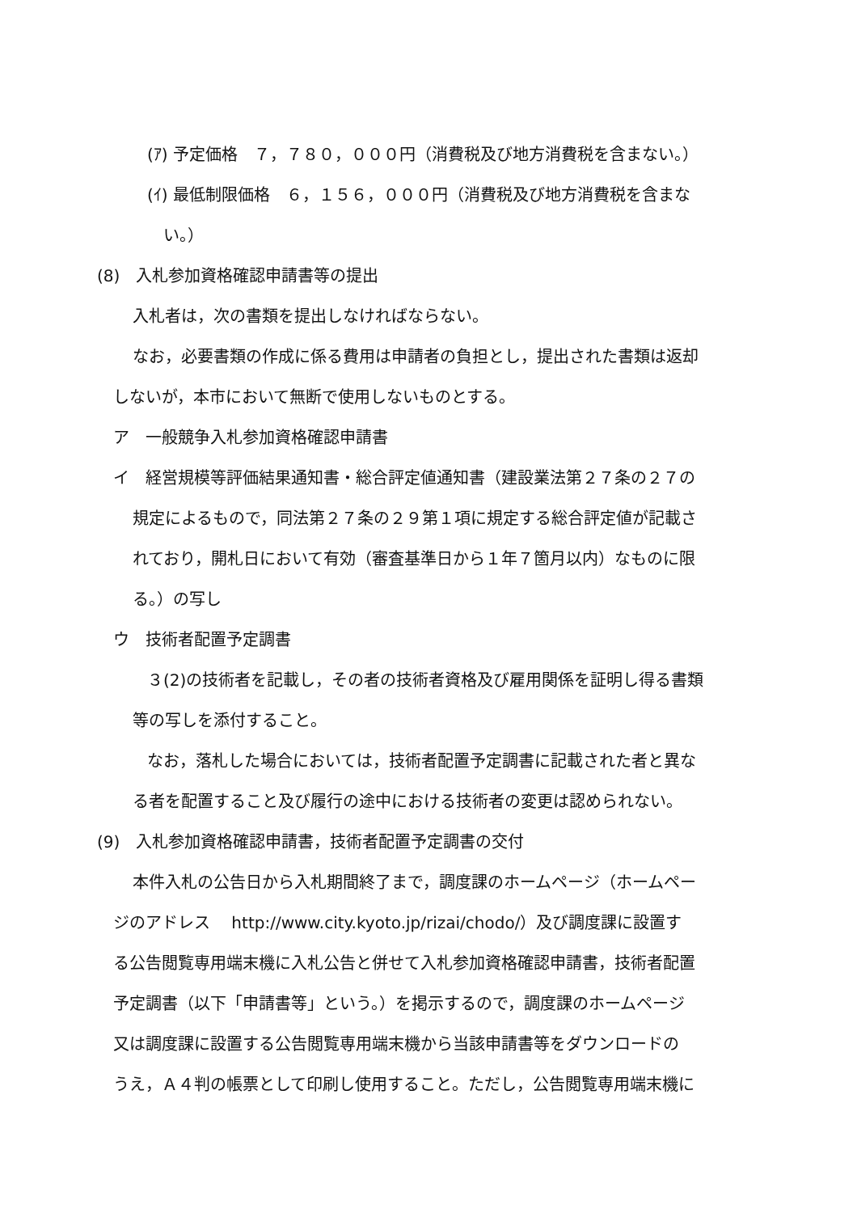(ｱ) 予定価格　７，７８０，０００円（消費税及び地方消費税を含まない。）
(ｲ) 最低制限価格　６，１５６，０００円（消費税及び地方消費税を含まな
い。）
(8)　入札参加資格確認申請書等の提出
入札者は，次の書類を提出しなければならない。
なお，必要書類の作成に係る費用は申請者の負担とし，提出された書類は返却
しないが，本市において無断で使用しないものとする。
ア　一般競争入札参加資格確認申請書
イ　経営規模等評価結果通知書・総合評定値通知書（建設業法第２７条の２７の
規定によるもので，同法第２７条の２９第１項に規定する総合評定値が記載さ
れており，開札日において有効（審査基準日から１年７箇月以内）なものに限
る。）の写し
ウ　技術者配置予定調書
３(2)の技術者を記載し，その者の技術者資格及び雇用関係を証明し得る書類
等の写しを添付すること。
なお，落札した場合においては，技術者配置予定調書に記載された者と異な
る者を配置すること及び履行の途中における技術者の変更は認められない。
(9)　入札参加資格確認申請書，技術者配置予定調書の交付
本件入札の公告日から入札期間終了まで，調度課のホームページ（ホームペー
ジのアドレス　 http://www.city.kyoto.jp/rizai/chodo/）及び調度課に設置す
る公告閲覧専用端末機に入札公告と併せて入札参加資格確認申請書，技術者配置
予定調書（以下「申請書等」という。）を掲示するので，調度課のホームページ
又は調度課に設置する公告閲覧専用端末機から当該申請書等をダウンロードの
うえ，Ａ４判の帳票として印刷し使用すること。ただし，公告閲覧専用端末機に